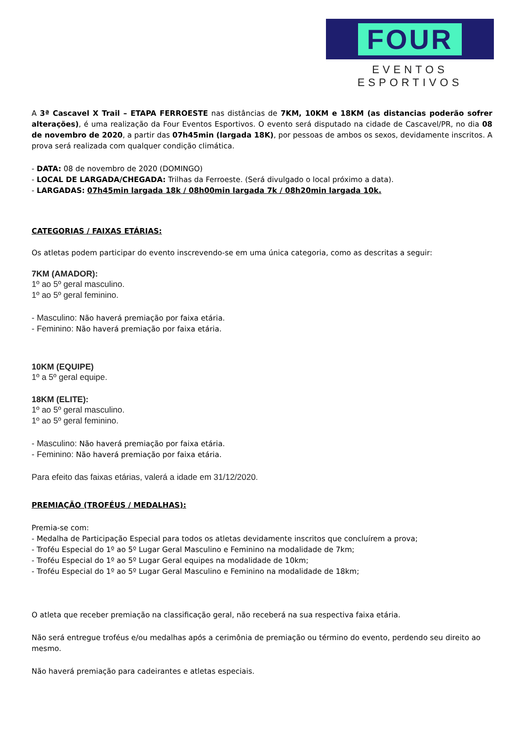FOUR
EVENTOS ESPORTIVOS
A 3ª Cascavel X Trail – ETAPA FERROESTE nas distâncias de 7KM, 10KM e 18KM (as distancias poderão sofrer alterações), é uma realização da Four Eventos Esportivos. O evento será disputado na cidade de Cascavel/PR, no dia 08 de novembro de 2020, a partir das 07h45min (largada 18K), por pessoas de ambos os sexos, devidamente inscritos. A prova será realizada com qualquer condição climática.
- DATA: 08 de novembro de 2020 (DOMINGO)
- LOCAL DE LARGADA/CHEGADA: Trilhas da Ferroeste. (Será divulgado o local próximo a data).
- LARGADAS: 07h45min largada 18k / 08h00min largada 7k / 08h20min largada 10k.
CATEGORIAS / FAIXAS ETÁRIAS:
Os atletas podem participar do evento inscrevendo-se em uma única categoria, como as descritas a seguir:
7KM (AMADOR):
1º ao 5º geral masculino.
1º ao 5º geral feminino.
- Masculino: Não haverá premiação por faixa etária.
- Feminino: Não haverá premiação por faixa etária.
10KM (EQUIPE)
1º a 5º geral equipe.
18KM (ELITE):
1º ao 5º geral masculino.
1º ao 5º geral feminino.
- Masculino: Não haverá premiação por faixa etária.
- Feminino: Não haverá premiação por faixa etária.
Para efeito das faixas etárias, valerá a idade em 31/12/2020.
PREMIAÇÃO (TROFÉUS / MEDALHAS):
Premia-se com:
- Medalha de Participação Especial para todos os atletas devidamente inscritos que concluírem a prova;
- Troféu Especial do 1º ao 5º Lugar Geral Masculino e Feminino na modalidade de 7km;
- Troféu Especial do 1º ao 5º Lugar Geral equipes na modalidade de 10km;
- Troféu Especial do 1º ao 5º Lugar Geral Masculino e Feminino na modalidade de 18km;
O atleta que receber premiação na classificação geral, não receberá na sua respectiva faixa etária.
Não será entregue troféus e/ou medalhas após a cerimônia de premiação ou término do evento, perdendo seu direito ao mesmo.
Não haverá premiação para cadeirantes e atletas especiais.